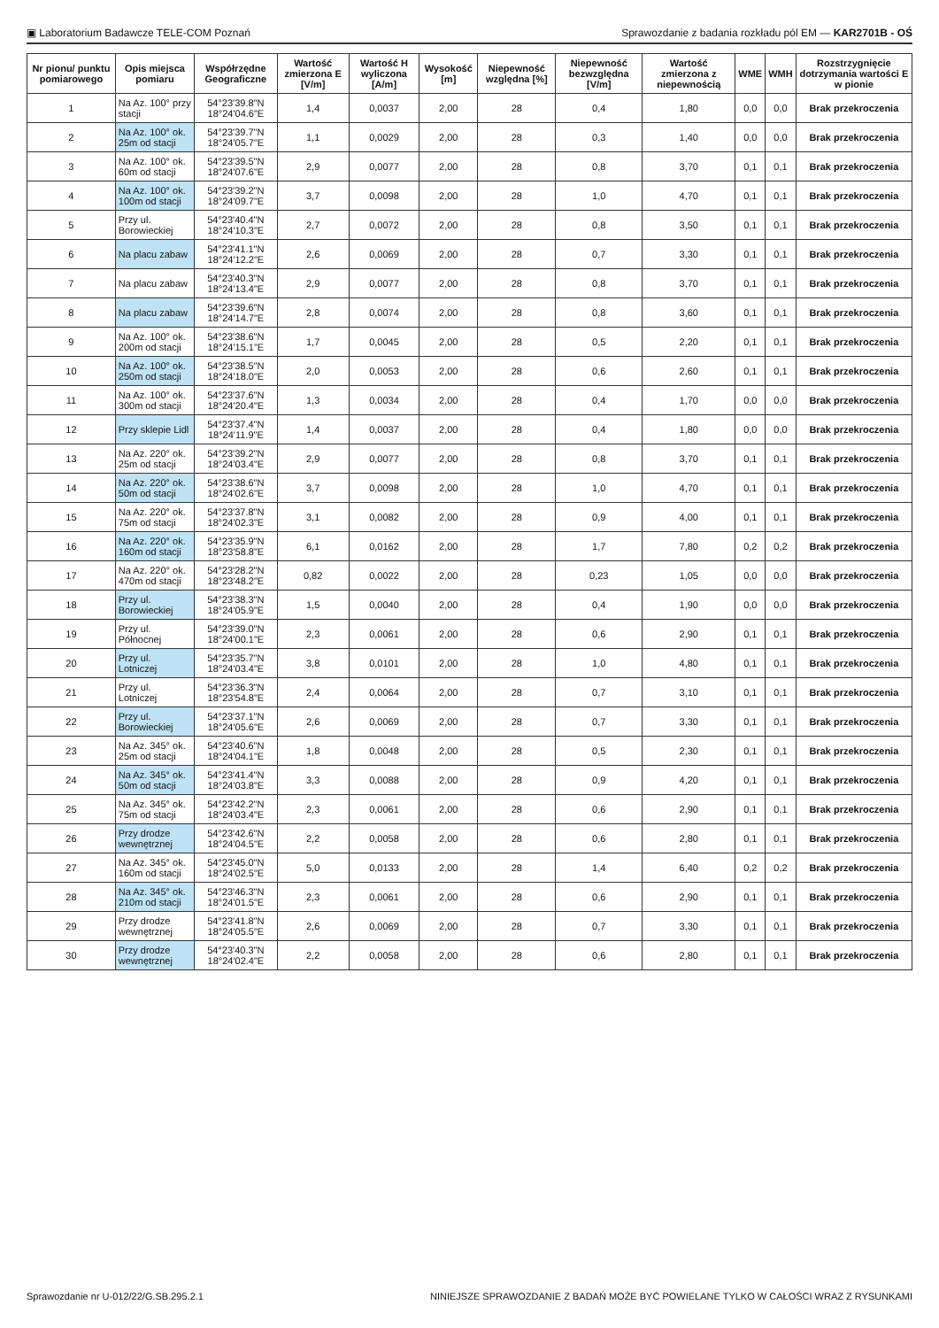▣ Laboratorium Badawcze TELE-COM Poznań Sprawozdanie z badania rozkładu pól EM — KAR2701B - OŚ
| Nr pionu/ punktu pomiarowego | Opis miejsca pomiaru | Współrzędne Geograficzne | Wartość zmierzona E [V/m] | Wartość H wyliczona [A/m] | Wysokość [m] | Niepewność względna [%] | Niepewność bezwzględna [V/m] | Wartość zmierzona z niepewnością | WME | WMH | Rozstrzygnięcie dotrzymania wartości E w pionie |
| --- | --- | --- | --- | --- | --- | --- | --- | --- | --- | --- | --- |
| 1 | Na Az. 100° przy stacji | 54°23'39.8"N 18°24'04.6"E | 1,4 | 0,0037 | 2,00 | 28 | 0,4 | 1,80 | 0,0 | 0,0 | Brak przekroczenia |
| 2 | Na Az. 100° ok. 25m od stacji | 54°23'39.7"N 18°24'05.7"E | 1,1 | 0,0029 | 2,00 | 28 | 0,3 | 1,40 | 0,0 | 0,0 | Brak przekroczenia |
| 3 | Na Az. 100° ok. 60m od stacji | 54°23'39.5"N 18°24'07.6"E | 2,9 | 0,0077 | 2,00 | 28 | 0,8 | 3,70 | 0,1 | 0,1 | Brak przekroczenia |
| 4 | Na Az. 100° ok. 100m od stacji | 54°23'39.2"N 18°24'09.7"E | 3,7 | 0,0098 | 2,00 | 28 | 1,0 | 4,70 | 0,1 | 0,1 | Brak przekroczenia |
| 5 | Przy ul. Borowieckiej | 54°23'40.4"N 18°24'10.3"E | 2,7 | 0,0072 | 2,00 | 28 | 0,8 | 3,50 | 0,1 | 0,1 | Brak przekroczenia |
| 6 | Na placu zabaw | 54°23'41.1"N 18°24'12.2"E | 2,6 | 0,0069 | 2,00 | 28 | 0,7 | 3,30 | 0,1 | 0,1 | Brak przekroczenia |
| 7 | Na placu zabaw | 54°23'40.3"N 18°24'13.4"E | 2,9 | 0,0077 | 2,00 | 28 | 0,8 | 3,70 | 0,1 | 0,1 | Brak przekroczenia |
| 8 | Na placu zabaw | 54°23'39.6"N 18°24'14.7"E | 2,8 | 0,0074 | 2,00 | 28 | 0,8 | 3,60 | 0,1 | 0,1 | Brak przekroczenia |
| 9 | Na Az. 100° ok. 200m od stacji | 54°23'38.6"N 18°24'15.1"E | 1,7 | 0,0045 | 2,00 | 28 | 0,5 | 2,20 | 0,1 | 0,1 | Brak przekroczenia |
| 10 | Na Az. 100° ok. 250m od stacji | 54°23'38.5"N 18°24'18.0"E | 2,0 | 0,0053 | 2,00 | 28 | 0,6 | 2,60 | 0,1 | 0,1 | Brak przekroczenia |
| 11 | Na Az. 100° ok. 300m od stacji | 54°23'37.6"N 18°24'20.4"E | 1,3 | 0,0034 | 2,00 | 28 | 0,4 | 1,70 | 0,0 | 0,0 | Brak przekroczenia |
| 12 | Przy sklepie Lidl | 54°23'37.4"N 18°24'11.9"E | 1,4 | 0,0037 | 2,00 | 28 | 0,4 | 1,80 | 0,0 | 0,0 | Brak przekroczenia |
| 13 | Na Az. 220° ok. 25m od stacji | 54°23'39.2"N 18°24'03.4"E | 2,9 | 0,0077 | 2,00 | 28 | 0,8 | 3,70 | 0,1 | 0,1 | Brak przekroczenia |
| 14 | Na Az. 220° ok. 50m od stacji | 54°23'38.6"N 18°24'02.6"E | 3,7 | 0,0098 | 2,00 | 28 | 1,0 | 4,70 | 0,1 | 0,1 | Brak przekroczenia |
| 15 | Na Az. 220° ok. 75m od stacji | 54°23'37.8"N 18°24'02.3"E | 3,1 | 0,0082 | 2,00 | 28 | 0,9 | 4,00 | 0,1 | 0,1 | Brak przekroczenia |
| 16 | Na Az. 220° ok. 160m od stacji | 54°23'35.9"N 18°23'58.8"E | 6,1 | 0,0162 | 2,00 | 28 | 1,7 | 7,80 | 0,2 | 0,2 | Brak przekroczenia |
| 17 | Na Az. 220° ok. 470m od stacji | 54°23'28.2"N 18°23'48.2"E | 0,82 | 0,0022 | 2,00 | 28 | 0,23 | 1,05 | 0,0 | 0,0 | Brak przekroczenia |
| 18 | Przy ul. Borowieckiej | 54°23'38.3"N 18°24'05.9"E | 1,5 | 0,0040 | 2,00 | 28 | 0,4 | 1,90 | 0,0 | 0,0 | Brak przekroczenia |
| 19 | Przy ul. Północnej | 54°23'39.0"N 18°24'00.1"E | 2,3 | 0,0061 | 2,00 | 28 | 0,6 | 2,90 | 0,1 | 0,1 | Brak przekroczenia |
| 20 | Przy ul. Lotniczej | 54°23'35.7"N 18°24'03.4"E | 3,8 | 0,0101 | 2,00 | 28 | 1,0 | 4,80 | 0,1 | 0,1 | Brak przekroczenia |
| 21 | Przy ul. Lotniczej | 54°23'36.3"N 18°23'54.8"E | 2,4 | 0,0064 | 2,00 | 28 | 0,7 | 3,10 | 0,1 | 0,1 | Brak przekroczenia |
| 22 | Przy ul. Borowieckiej | 54°23'37.1"N 18°24'05.6"E | 2,6 | 0,0069 | 2,00 | 28 | 0,7 | 3,30 | 0,1 | 0,1 | Brak przekroczenia |
| 23 | Na Az. 345° ok. 25m od stacji | 54°23'40.6"N 18°24'04.1"E | 1,8 | 0,0048 | 2,00 | 28 | 0,5 | 2,30 | 0,1 | 0,1 | Brak przekroczenia |
| 24 | Na Az. 345° ok. 50m od stacji | 54°23'41.4"N 18°24'03.8"E | 3,3 | 0,0088 | 2,00 | 28 | 0,9 | 4,20 | 0,1 | 0,1 | Brak przekroczenia |
| 25 | Na Az. 345° ok. 75m od stacji | 54°23'42.2"N 18°24'03.4"E | 2,3 | 0,0061 | 2,00 | 28 | 0,6 | 2,90 | 0,1 | 0,1 | Brak przekroczenia |
| 26 | Przy drodze wewnętrznej | 54°23'42.6"N 18°24'04.5"E | 2,2 | 0,0058 | 2,00 | 28 | 0,6 | 2,80 | 0,1 | 0,1 | Brak przekroczenia |
| 27 | Na Az. 345° ok. 160m od stacji | 54°23'45.0"N 18°24'02.5"E | 5,0 | 0,0133 | 2,00 | 28 | 1,4 | 6,40 | 0,2 | 0,2 | Brak przekroczenia |
| 28 | Na Az. 345° ok. 210m od stacji | 54°23'46.3"N 18°24'01.5"E | 2,3 | 0,0061 | 2,00 | 28 | 0,6 | 2,90 | 0,1 | 0,1 | Brak przekroczenia |
| 29 | Przy drodze wewnętrznej | 54°23'41.8"N 18°24'05.5"E | 2,6 | 0,0069 | 2,00 | 28 | 0,7 | 3,30 | 0,1 | 0,1 | Brak przekroczenia |
| 30 | Przy drodze wewnętrznej | 54°23'40.3"N 18°24'02.4"E | 2,2 | 0,0058 | 2,00 | 28 | 0,6 | 2,80 | 0,1 | 0,1 | Brak przekroczenia |
Sprawozdanie nr U-012/22/G.SB.295.2.1 NINIEJSZE SPRAWOZDANIE Z BADAŃ MOŻE BYĆ POWIELANE TYLKO W CAŁOŚCI WRAZ Z RYSUNKAMI